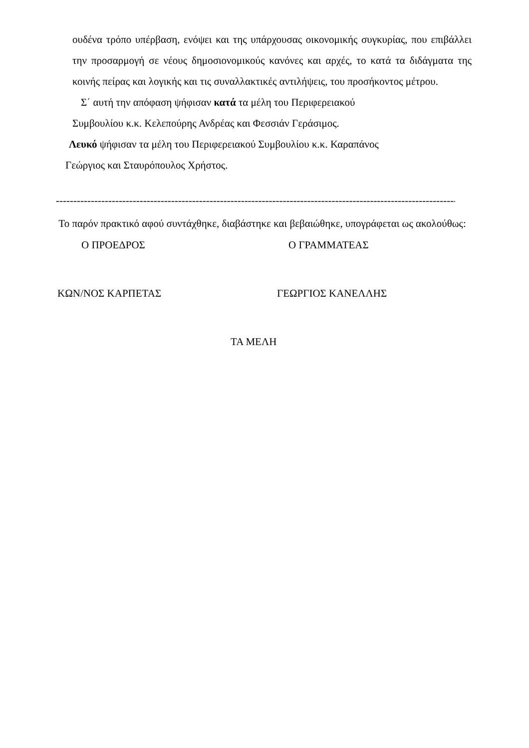ουδένα τρόπο υπέρβαση, ενόψει και της υπάρχουσας οικονομικής συγκυρίας, που επιβάλλει την προσαρμογή σε νέους δημοσιονομικούς κανόνες και αρχές, το κατά τα διδάγματα της κοινής πείρας και λογικής και τις συναλλακτικές αντιλήψεις, του προσήκοντος μέτρου.
Σ΄ αυτή την απόφαση ψήφισαν κατά τα μέλη του Περιφερειακού
Συμβουλίου κ.κ. Κελεπούρης Ανδρέας και Φεσσιάν Γεράσιμος.
Λευκό ψήφισαν τα μέλη του Περιφερειακού Συμβουλίου κ.κ. Καραπάνος
Γεώργιος και Σταυρόπουλος Χρήστος.
--------------------------------------------------------------------------------------------------------------------------
Το παρόν πρακτικό αφού συντάχθηκε, διαβάστηκε και βεβαιώθηκε, υπογράφεται ως ακολούθως:
Ο ΠΡΟΕΔΡΟΣ Ο ΓΡΑΜΜΑΤΕΑΣ
ΚΩΝ/ΝΟΣ ΚΑΡΠΕΤΑΣ ΓΕΩΡΓΙΟΣ ΚΑΝΕΛΛΗΣ
ΤΑ ΜΕΛΗ